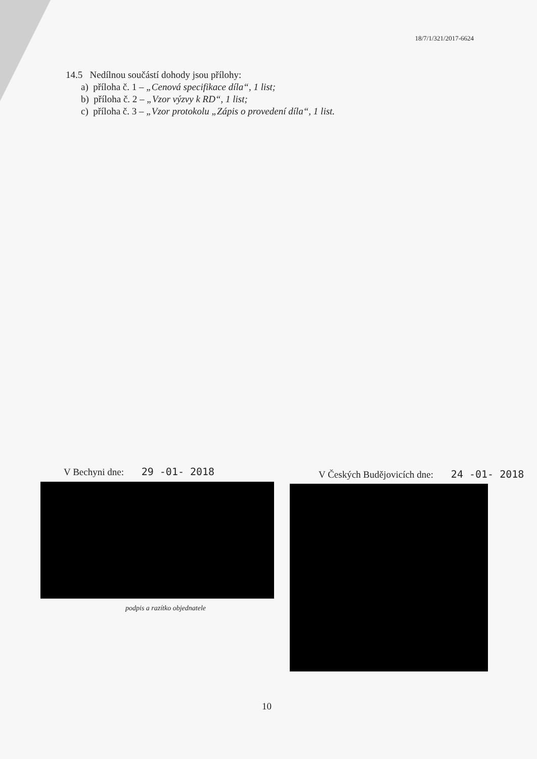18/7/1/321/2017-6624
14.5 Nedílnou součástí dohody jsou přílohy:
a) příloha č. 1 – „Cenová specifikace díla“, 1 list;
b) příloha č. 2 – „Vzor výzvy k RD“, 1 list;
c) příloha č. 3 – „Vzor protokolu „Zápis o provedení díla“, 1 list.
V Bechyni dne: 29 -01- 2018
V Českých Budějovicích dne: 24 -01- 2018
podpis a razítko objednatele
10